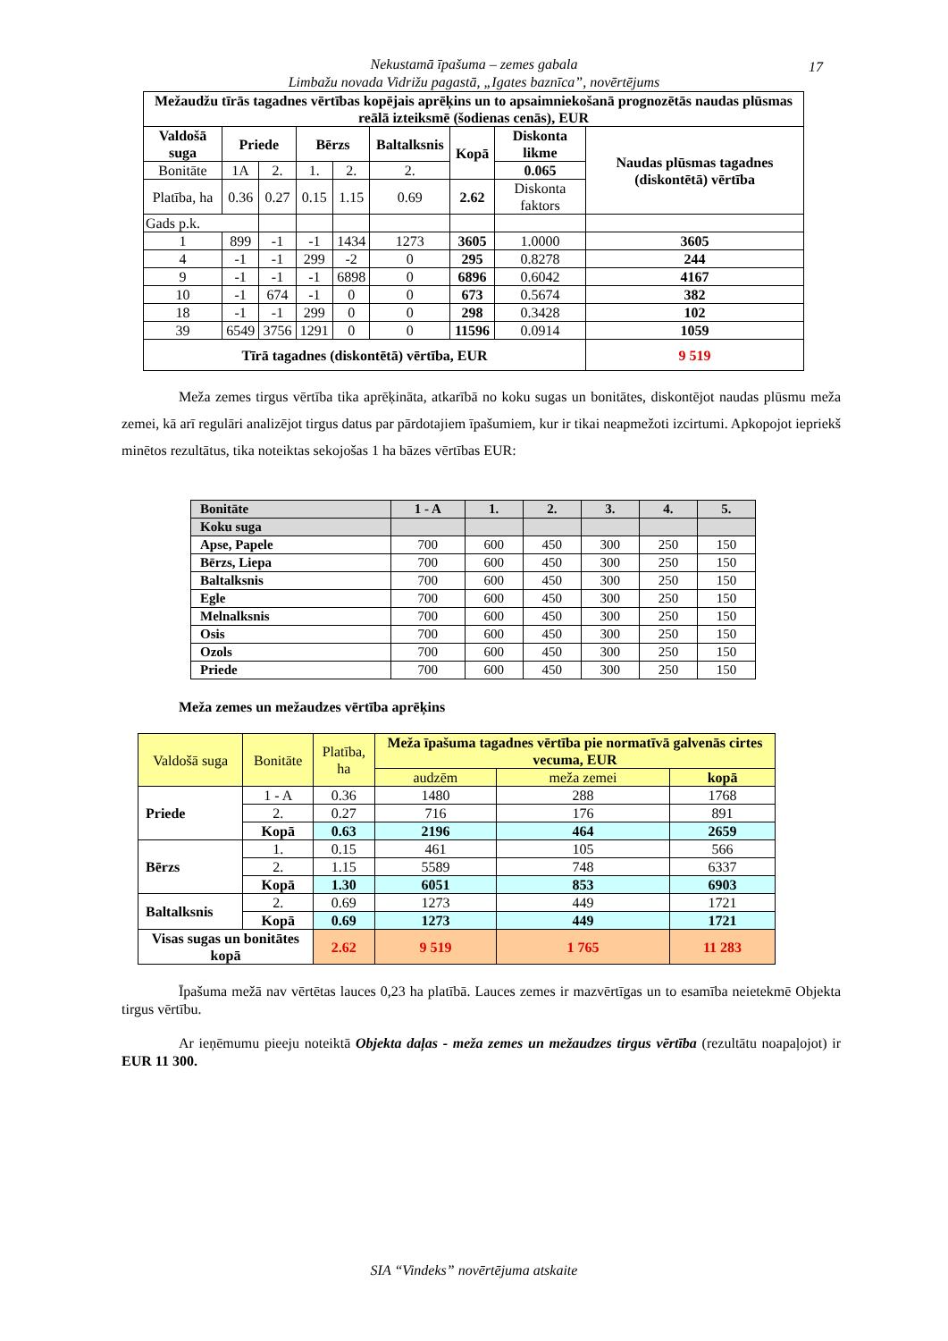Nekustamā īpašuma – zemes gabala
Limbažu novada Vidrižu pagastā, „Igates baznīca”, novērtējums
17
| Mežaudžu tīrās tagadnes vērtības kopējais aprēķins un to apsaimniekošanā prognozētās naudas plūsmas reālā izteiksmē (šodienas cenās), EUR | | | | | | | | |
| --- | --- | --- | --- | --- | --- | --- | --- | --- |
| Valdošā suga | Priede | | Bērzs | | Baltalksnis | Kopā | Diskonta likme | Naudas plūsmas tagadnes (diskontētā) vērtība |
| Bonitāte | 1A | 2. | 1. | 2. | 2. | | 0.065 | |
| Platība, ha | 0.36 | 0.27 | 0.15 | 1.15 | 0.69 | 2.62 | Diskonta faktors | |
| Gads p.k. | | | | | | | | |
| 1 | 899 | -1 | -1 | 1434 | 1273 | 3605 | 1.0000 | 3605 |
| 4 | -1 | -1 | 299 | -2 | 0 | 295 | 0.8278 | 244 |
| 9 | -1 | -1 | -1 | 6898 | 0 | 6896 | 0.6042 | 4167 |
| 10 | -1 | 674 | -1 | 0 | 0 | 673 | 0.5674 | 382 |
| 18 | -1 | -1 | 299 | 0 | 0 | 298 | 0.3428 | 102 |
| 39 | 6549 | 3756 | 1291 | 0 | 0 | 11596 | 0.0914 | 1059 |
| Tīrā tagadnes (diskontētā) vērtība, EUR | | | | | | | | 9 519 |
Meža zemes tirgus vērtība tika aprēķināta, atkarībā no koku sugas un bonitātes, diskontējot naudas plūsmu meža zemei, kā arī regulāri analizējot tirgus datus par pārdotajiem īpašumiem, kur ir tikai neapmežoti izcirtumi. Apkopojot iepriekš minētos rezultātus, tika noteiktas sekojošas 1 ha bāzes vērtības EUR:
| Bonitāte | 1 - A | 1. | 2. | 3. | 4. | 5. |
| Koku suga | | | | | | |
| Apse, Papele | 700 | 600 | 450 | 300 | 250 | 150 |
| Bērzs, Liepa | 700 | 600 | 450 | 300 | 250 | 150 |
| Baltalksnis | 700 | 600 | 450 | 300 | 250 | 150 |
| Egle | 700 | 600 | 450 | 300 | 250 | 150 |
| Melnalksnis | 700 | 600 | 450 | 300 | 250 | 150 |
| Osis | 700 | 600 | 450 | 300 | 250 | 150 |
| Ozols | 700 | 600 | 450 | 300 | 250 | 150 |
| Priede | 700 | 600 | 450 | 300 | 250 | 150 |
Meža zemes un mežaudzes vērtība aprēķins
| Valdošā suga | Bonitāte | Platība, ha | Meža īpašuma tagadnes vērtība pie normatīvā galvenās cirtes vecuma, EUR | | |
| | | | audzēm | meža zemei | kopā |
| Priede | 1 - A | 0.36 | 1480 | 288 | 1768 |
| | 2. | 0.27 | 716 | 176 | 891 |
| | Kopā | 0.63 | 2196 | 464 | 2659 |
| Bērzs | 1. | 0.15 | 461 | 105 | 566 |
| | 2. | 1.15 | 5589 | 748 | 6337 |
| | Kopā | 1.30 | 6051 | 853 | 6903 |
| Baltalksnis | 2. | 0.69 | 1273 | 449 | 1721 |
| | Kopā | 0.69 | 1273 | 449 | 1721 |
| Visas sugas un bonitātes kopā | | 2.62 | 9 519 | 1 765 | 11 283 |
Īpašuma mežā nav vērtētas lauces 0,23 ha platībā. Lauces zemes ir mazvērtīgas un to esamība neietekmē Objekta tirgus vērtību.
Ar ieņēmumu pieeju noteiktā Objekta daļas - meža zemes un mežaudzes tirgus vērtība (rezultātu noapaļojot) ir EUR 11 300.
SIA “Vindeks” novērtējuma atskaite